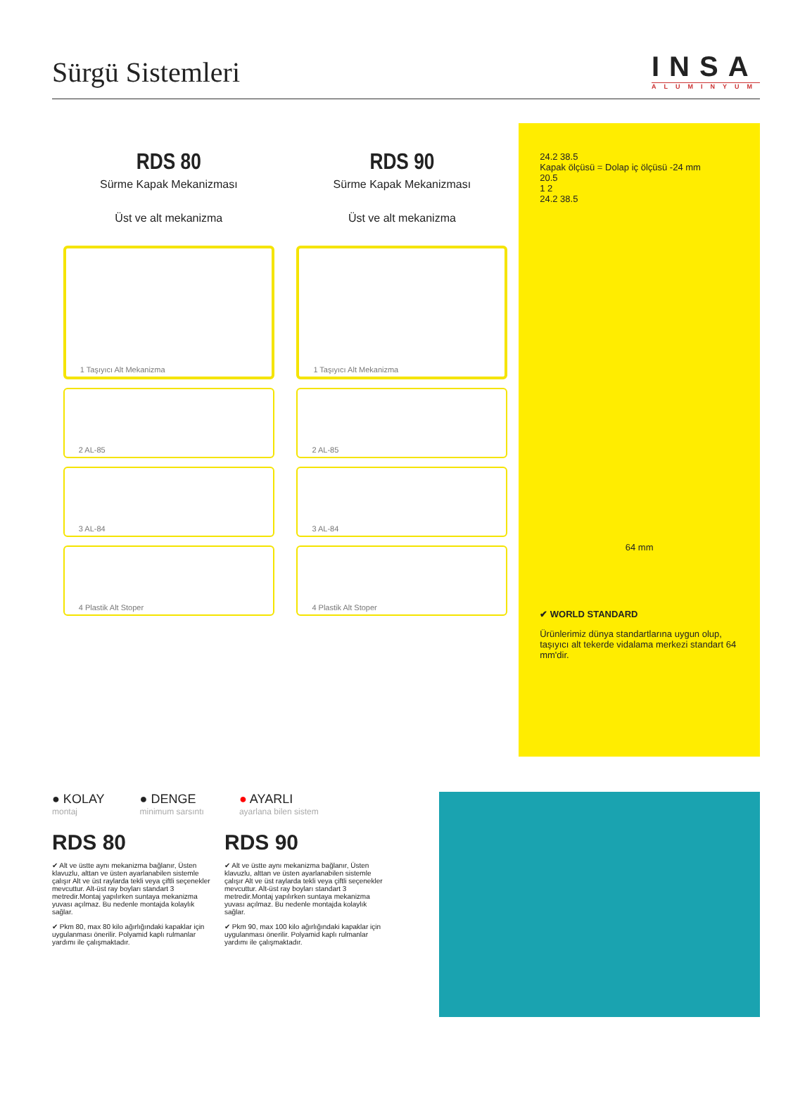Sürgü Sistemleri
INSA
ALUMINYUM
RDS 80
Sürme Kapak Mekanizması
Üst ve alt mekanizma
1 Taşıyıcı Alt Mekanizma
2 AL-85
3 AL-84
4 Plastik Alt Stoper
RDS 90
Sürme Kapak Mekanizması
Üst ve alt mekanizma
1 Taşıyıcı Alt Mekanizma
2 AL-85
3 AL-84
4 Plastik Alt Stoper
24.2 38.5
Kapak ölçüsü = Dolap iç ölçüsü -24 mm
20.5
1 2
24.2 38.5
64 mm
✔ WORLD STANDARD
Ürünlerimiz dünya standartlarına uygun olup, taşıyıcı alt tekerde vidalama merkezi standart 64 mm'dir.
● KOLAY
montaj
● DENGE
minimum sarsıntı
● AYARLI
ayarlana bilen sistem
RDS 80
✔ Alt ve üstte aynı mekanizma bağlanır, Üsten klavuzlu, alttan ve üsten ayarlanabilen sistemle çalışır Alt ve üst raylarda tekli veya çiftli seçenekler mevcuttur. Alt-üst ray boyları standart 3 metredir.Montaj yapılırken suntaya mekanizma yuvası açılmaz. Bu nedenle montajda kolaylık sağlar.
✔ Pkm 80, max 80 kilo ağırlığındaki kapaklar için uygulanması önerilir. Polyamid kaplı rulmanlar yardımı ile çalışmaktadır.
RDS 90
✔ Alt ve üstte aynı mekanizma bağlanır, Üsten klavuzlu, alttan ve üsten ayarlanabilen sistemle çalışır Alt ve üst raylarda tekli veya çiftli seçenekler mevcuttur. Alt-üst ray boyları standart 3 metredir.Montaj yapılırken suntaya mekanizma yuvası açılmaz. Bu nedenle montajda kolaylık sağlar.
✔ Pkm 90, max 100 kilo ağırlığındaki kapaklar için uygulanması önerilir. Polyamid kaplı rulmanlar yardımı ile çalışmaktadır.